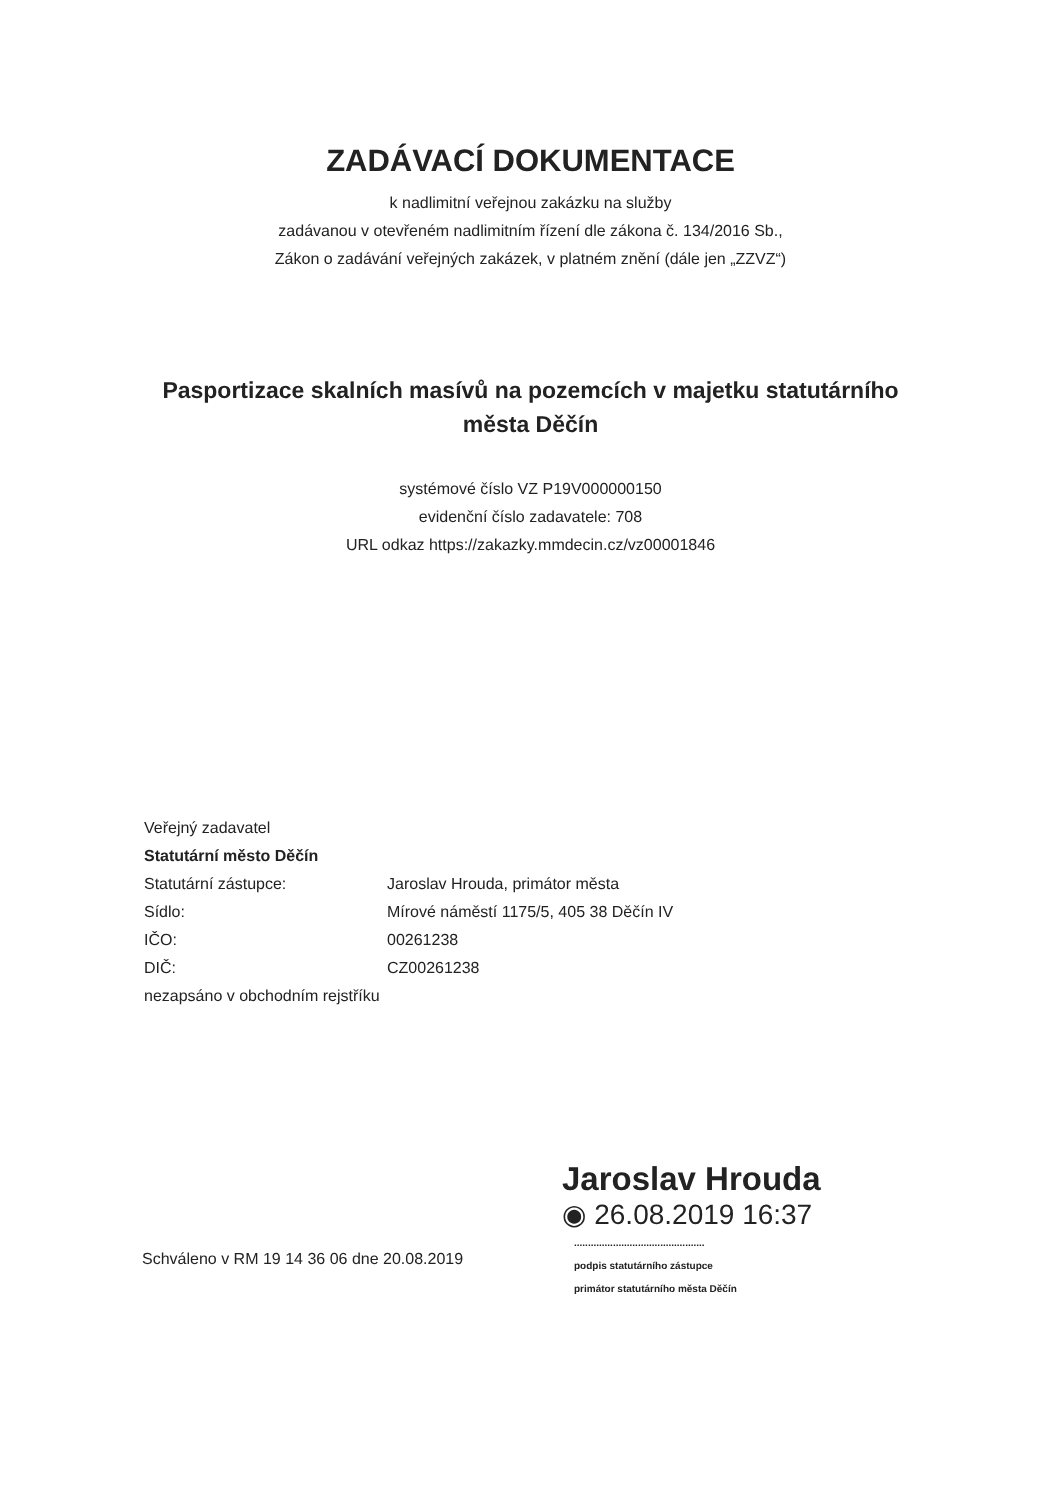ZADÁVACÍ DOKUMENTACE
k nadlimitní veřejnou zakázku na služby
zadávanou v otevřeném nadlimitním řízení dle zákona č. 134/2016 Sb.,
Zákon o zadávání veřejných zakázek, v platném znění (dále jen „ZZVZ“)
Pasportizace skalních masívů na pozemcích v majetku statutárního města Děčín
systémové číslo VZ P19V000000150
evidenční číslo zadavatele: 708
URL odkaz https://zakazky.mmdecin.cz/vz00001846
Veřejný zadavatel
Statutární město Děčín
Statutární zástupce: Jaroslav Hrouda, primátor města
Sídlo: Mírové náměstí 1175/5, 405 38 Děčín IV
IČO: 00261238
DIČ: CZ00261238
nezapsáno v obchodním rejstříku
Schváleno v RM 19 14 36 06 dne 20.08.2019
Jaroslav Hrouda
◉ 26.08.2019 16:37
...............................................
podpis statutárního zástupce
primátor statutárního města Děčín